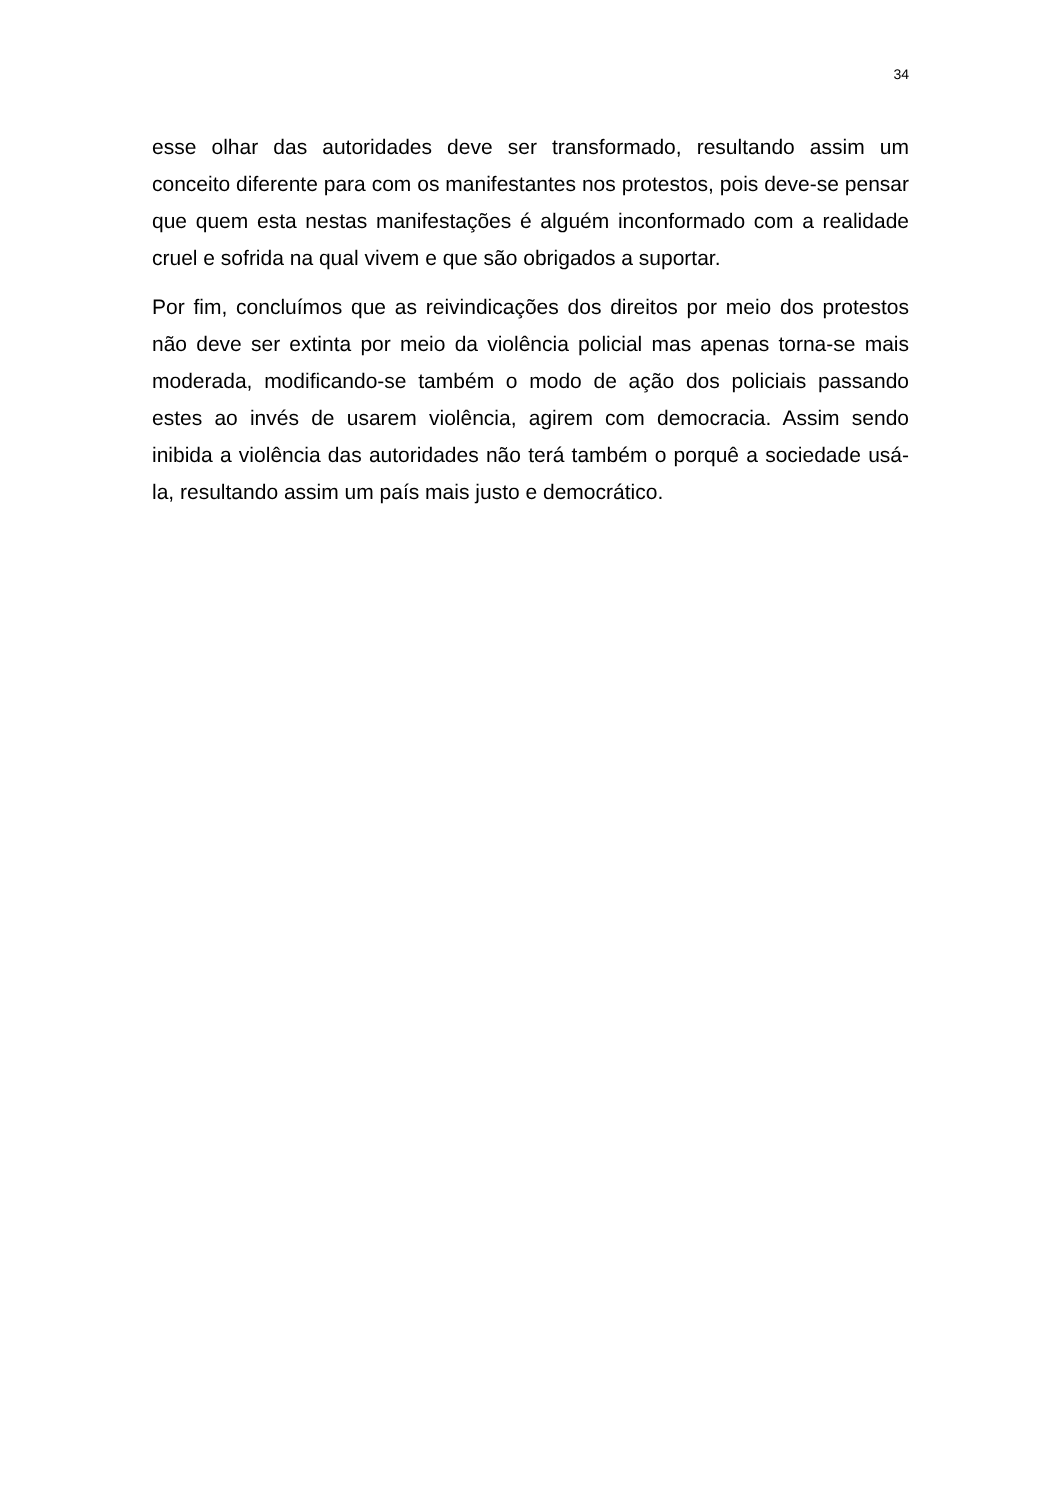34
esse olhar das autoridades deve ser transformado, resultando assim um conceito diferente para com os manifestantes nos protestos, pois deve-se pensar que quem esta nestas manifestações é alguém inconformado com a realidade cruel e sofrida na qual vivem e que são obrigados a suportar.
Por fim, concluímos que as reivindicações dos direitos por meio dos protestos não deve ser extinta por meio da violência policial mas apenas torna-se mais moderada, modificando-se também o modo de ação dos policiais passando estes ao invés de usarem violência, agirem com democracia. Assim sendo inibida a violência das autoridades não terá também o porquê a sociedade usá-la, resultando assim um país mais justo e democrático.